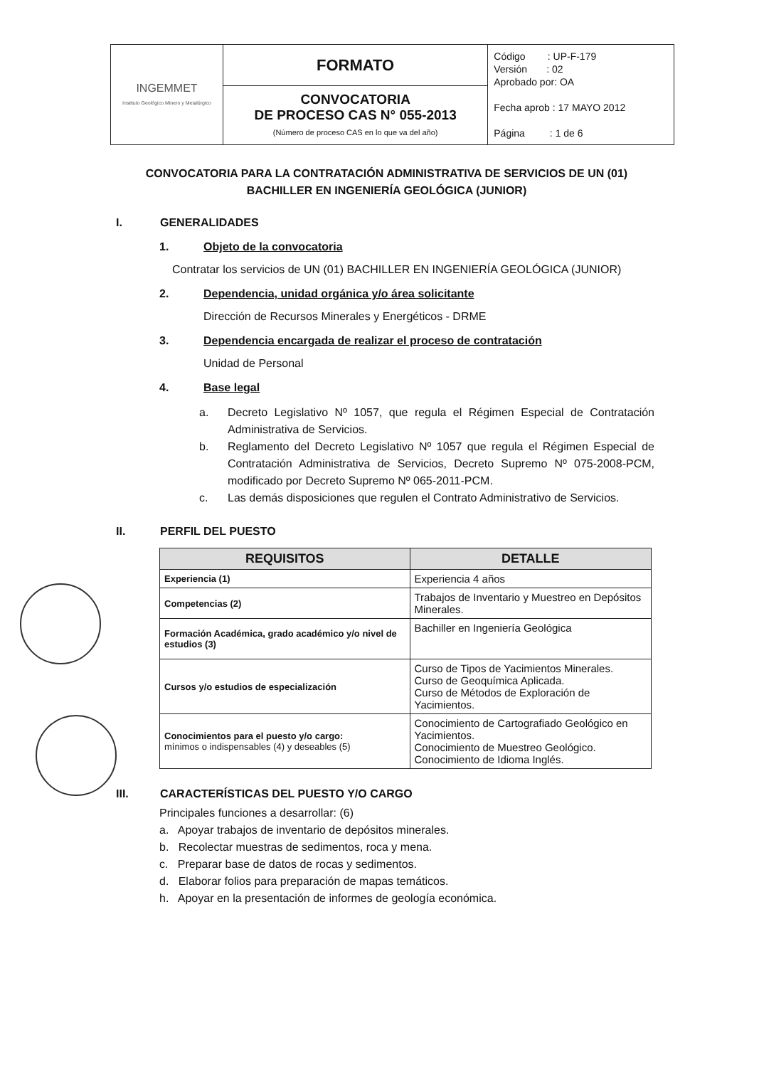| INGEMMET Instituto Geológico Minero y Metalúrgico | FORMATO | Código : UP-F-179 Versión : 02 Aprobado por: OA Fecha aprob : 17 MAYO 2012 Página : 1 de 6 |
| | CONVOCATORIA DE PROCESO CAS N° 055-2013 (Número de proceso CAS en lo que va del año) | |
CONVOCATORIA PARA LA CONTRATACIÓN ADMINISTRATIVA DE SERVICIOS DE UN (01) BACHILLER EN INGENIERÍA GEOLÓGICA (JUNIOR)
I. GENERALIDADES
1. Objeto de la convocatoria
Contratar los servicios de UN (01) BACHILLER EN INGENIERÍA GEOLÓGICA (JUNIOR)
2. Dependencia, unidad orgánica y/o área solicitante
Dirección de Recursos Minerales y Energéticos - DRME
3. Dependencia encargada de realizar el proceso de contratación
Unidad de Personal
4. Base legal
a. Decreto Legislativo Nº 1057, que regula el Régimen Especial de Contratación Administrativa de Servicios.
b. Reglamento del Decreto Legislativo Nº 1057 que regula el Régimen Especial de Contratación Administrativa de Servicios, Decreto Supremo Nº 075-2008-PCM, modificado por Decreto Supremo Nº 065-2011-PCM.
c. Las demás disposiciones que regulen el Contrato Administrativo de Servicios.
II. PERFIL DEL PUESTO
| REQUISITOS | DETALLE |
| --- | --- |
| Experiencia (1) | Experiencia 4 años |
| Competencias (2) | Trabajos de Inventario y Muestreo en Depósitos Minerales. |
| Formación Académica, grado académico y/o nivel de estudios (3) | Bachiller en Ingeniería Geológica |
| Cursos y/o estudios de especialización | Curso de Tipos de Yacimientos Minerales. Curso de Geoquímica Aplicada. Curso de Métodos de Exploración de Yacimientos. |
| Conocimientos para el puesto y/o cargo: mínimos o indispensables (4) y deseables (5) | Conocimiento de Cartografiado Geológico en Yacimientos. Conocimiento de Muestreo Geológico. Conocimiento de Idioma Inglés. |
III. CARACTERÍSTICAS DEL PUESTO Y/O CARGO
Principales funciones a desarrollar: (6)
a. Apoyar trabajos de inventario de depósitos minerales.
b. Recolectar muestras de sedimentos, roca y mena.
c. Preparar base de datos de rocas y sedimentos.
d. Elaborar folios para preparación de mapas temáticos.
h. Apoyar en la presentación de informes de geología económica.